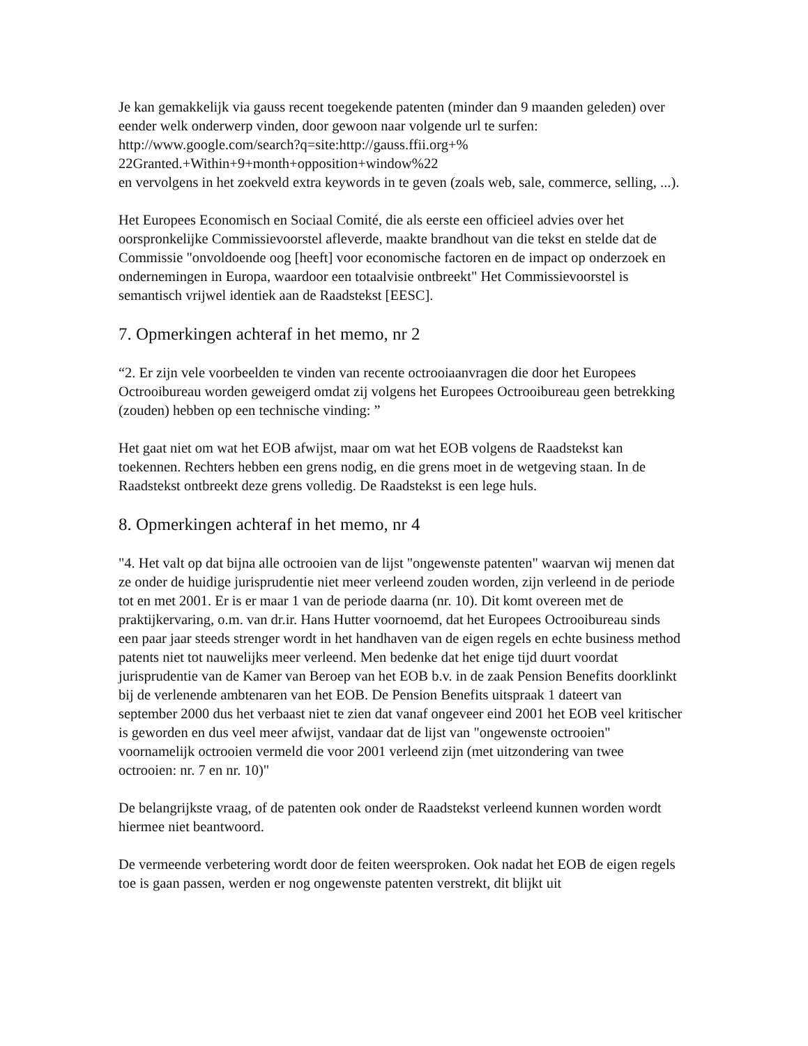Je kan gemakkelijk via gauss recent toegekende patenten (minder dan 9 maanden geleden) over eender welk onderwerp vinden, door gewoon naar volgende url te surfen:
http://www.google.com/search?q=site:http://gauss.ffii.org+%
22Granted.+Within+9+month+opposition+window%22
en vervolgens in het zoekveld extra keywords in te geven (zoals web, sale, commerce, selling, ...).
Het Europees Economisch en Sociaal Comité, die als eerste een officieel advies over het oorspronkelijke Commissievoorstel afleverde, maakte brandhout van die tekst en stelde dat de Commissie "onvoldoende oog [heeft] voor economische factoren en de impact op onderzoek en ondernemingen in Europa, waardoor een totaalvisie ontbreekt" Het Commissievoorstel is semantisch vrijwel identiek aan de Raadstekst [EESC].
7. Opmerkingen achteraf in het memo, nr 2
“2. Er zijn vele voorbeelden te vinden van recente octrooiaanvragen die door het Europees Octrooibureau worden geweigerd omdat zij volgens het Europees Octrooibureau geen betrekking (zouden) hebben op een technische vinding: ”
Het gaat niet om wat het EOB afwijst, maar om wat het EOB volgens de Raadstekst kan toekennen. Rechters hebben een grens nodig, en die grens moet in de wetgeving staan. In de Raadstekst ontbreekt deze grens volledig. De Raadstekst is een lege huls.
8. Opmerkingen achteraf in het memo, nr 4
"4. Het valt op dat bijna alle octrooien van de lijst "ongewenste patenten" waarvan wij menen dat ze onder de huidige jurisprudentie niet meer verleend zouden worden, zijn verleend in de periode tot en met 2001. Er is er maar 1 van de periode daarna (nr. 10). Dit komt overeen met de praktijkervaring, o.m. van dr.ir. Hans Hutter voornoemd, dat het Europees Octrooibureau sinds een paar jaar steeds strenger wordt in het handhaven van de eigen regels en echte business method patents niet tot nauwelijks meer verleend. Men bedenke dat het enige tijd duurt voordat jurisprudentie van de Kamer van Beroep van het EOB b.v. in de zaak Pension Benefits doorklinkt bij de verlenende ambtenaren van het EOB. De Pension Benefits uitspraak 1 dateert van september 2000 dus het verbaast niet te zien dat vanaf ongeveer eind 2001 het EOB veel kritischer is geworden en dus veel meer afwijst, vandaar dat de lijst van "ongewenste octrooien" voornamelijk octrooien vermeld die voor 2001 verleend zijn (met uitzondering van twee octrooien: nr. 7 en nr. 10)"
De belangrijkste vraag, of de patenten ook onder de Raadstekst verleend kunnen worden wordt hiermee niet beantwoord.
De vermeende verbetering wordt door de feiten weersproken. Ook nadat het EOB de eigen regels toe is gaan passen, werden er nog ongewenste patenten verstrekt, dit blijkt uit